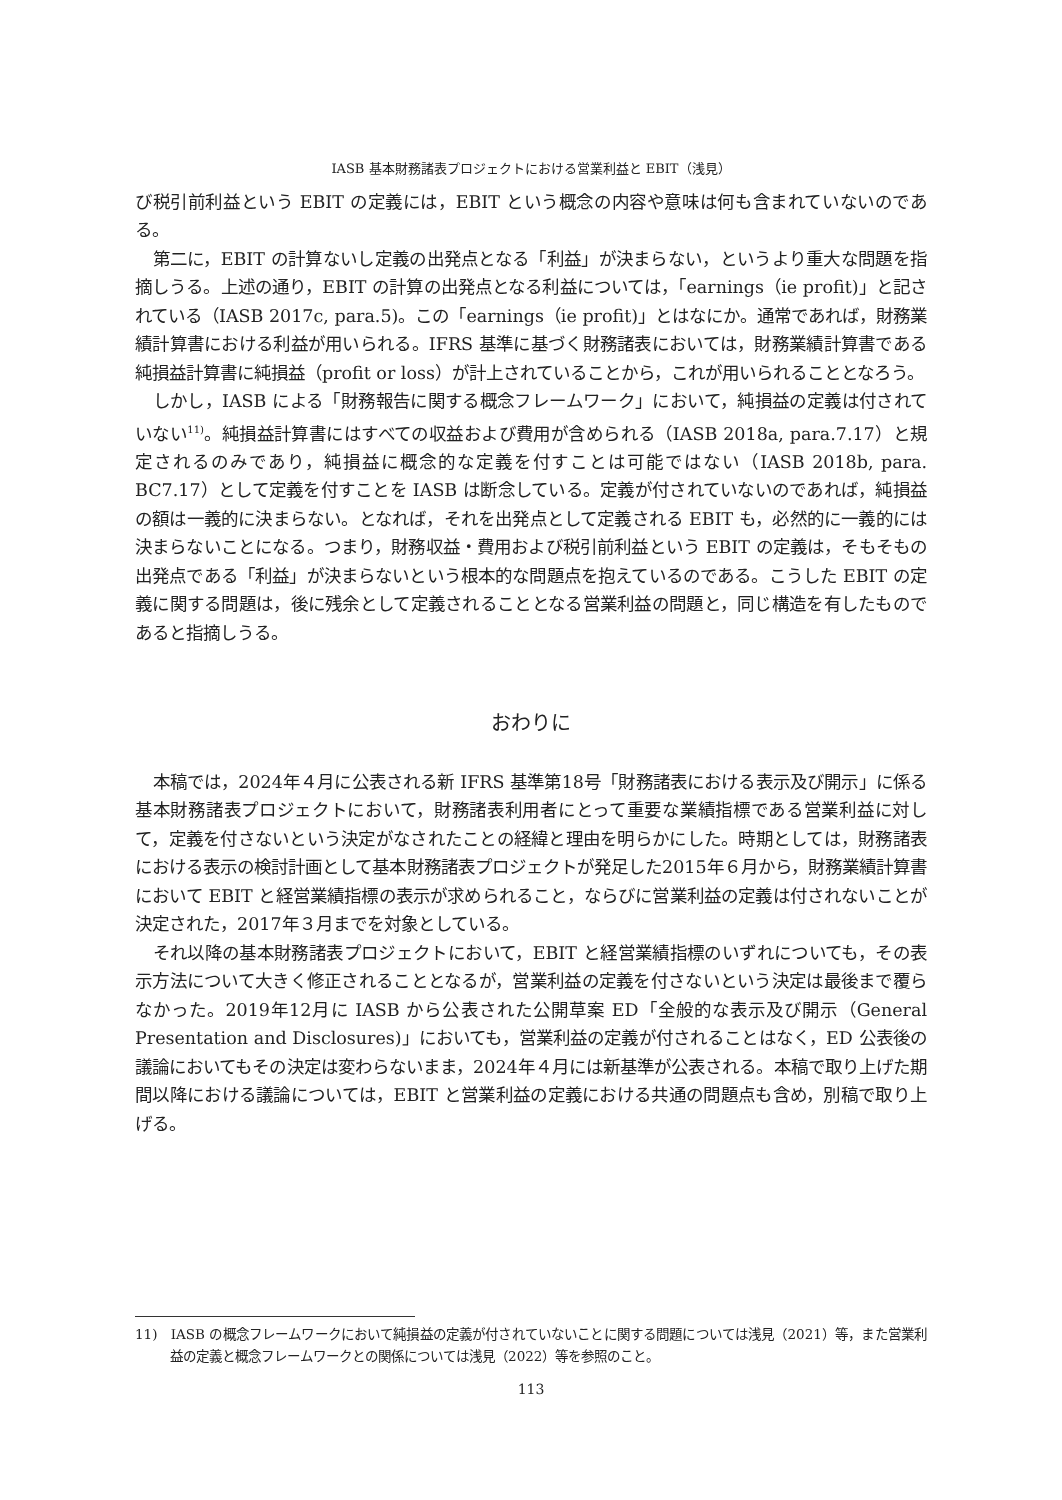IASB 基本財務諸表プロジェクトにおける営業利益と EBIT（浅見）
び税引前利益という EBIT の定義には，EBIT という概念の内容や意味は何も含まれていないのである。
第二に，EBIT の計算ないし定義の出発点となる「利益」が決まらない，というより重大な問題を指摘しうる。上述の通り，EBIT の計算の出発点となる利益については，「earnings（ie profit)」と記されている（IASB 2017c, para.5)。この「earnings（ie profit)」とはなにか。通常であれば，財務業績計算書における利益が用いられる。IFRS 基準に基づく財務諸表においては，財務業績計算書である純損益計算書に純損益（profit or loss）が計上されていることから，これが用いられることとなろう。
しかし，IASB による「財務報告に関する概念フレームワーク」において，純損益の定義は付されていない<sup>11)</sup>。純損益計算書にはすべての収益および費用が含められる（IASB 2018a, para.7.17）と規定されるのみであり，純損益に概念的な定義を付すことは可能ではない（IASB 2018b, para. BC7.17）として定義を付すことを IASB は断念している。定義が付されていないのであれば，純損益の額は一義的に決まらない。となれば，それを出発点として定義される EBIT も，必然的に一義的には決まらないことになる。つまり，財務収益・費用および税引前利益という EBIT の定義は，そもそもの出発点である「利益」が決まらないという根本的な問題点を抱えているのである。こうした EBIT の定義に関する問題は，後に残余として定義されることとなる営業利益の問題と，同じ構造を有したものであると指摘しうる。
おわりに
本稿では，2024年４月に公表される新 IFRS 基準第18号「財務諸表における表示及び開示」に係る基本財務諸表プロジェクトにおいて，財務諸表利用者にとって重要な業績指標である営業利益に対して，定義を付さないという決定がなされたことの経緯と理由を明らかにした。時期としては，財務諸表における表示の検討計画として基本財務諸表プロジェクトが発足した2015年６月から，財務業績計算書において EBIT と経営業績指標の表示が求められること，ならびに営業利益の定義は付されないことが決定された，2017年３月までを対象としている。
それ以降の基本財務諸表プロジェクトにおいて，EBIT と経営業績指標のいずれについても，その表示方法について大きく修正されることとなるが，営業利益の定義を付さないという決定は最後まで覆らなかった。2019年12月に IASB から公表された公開草案 ED「全般的な表示及び開示（General Presentation and Disclosures)」においても，営業利益の定義が付されることはなく，ED 公表後の議論においてもその決定は変わらないまま，2024年４月には新基準が公表される。本稿で取り上げた期間以降における議論については，EBIT と営業利益の定義における共通の問題点も含め，別稿で取り上げる。
11)　IASB の概念フレームワークにおいて純損益の定義が付されていないことに関する問題については浅見（2021）等，また営業利益の定義と概念フレームワークとの関係については浅見（2022）等を参照のこと。
113